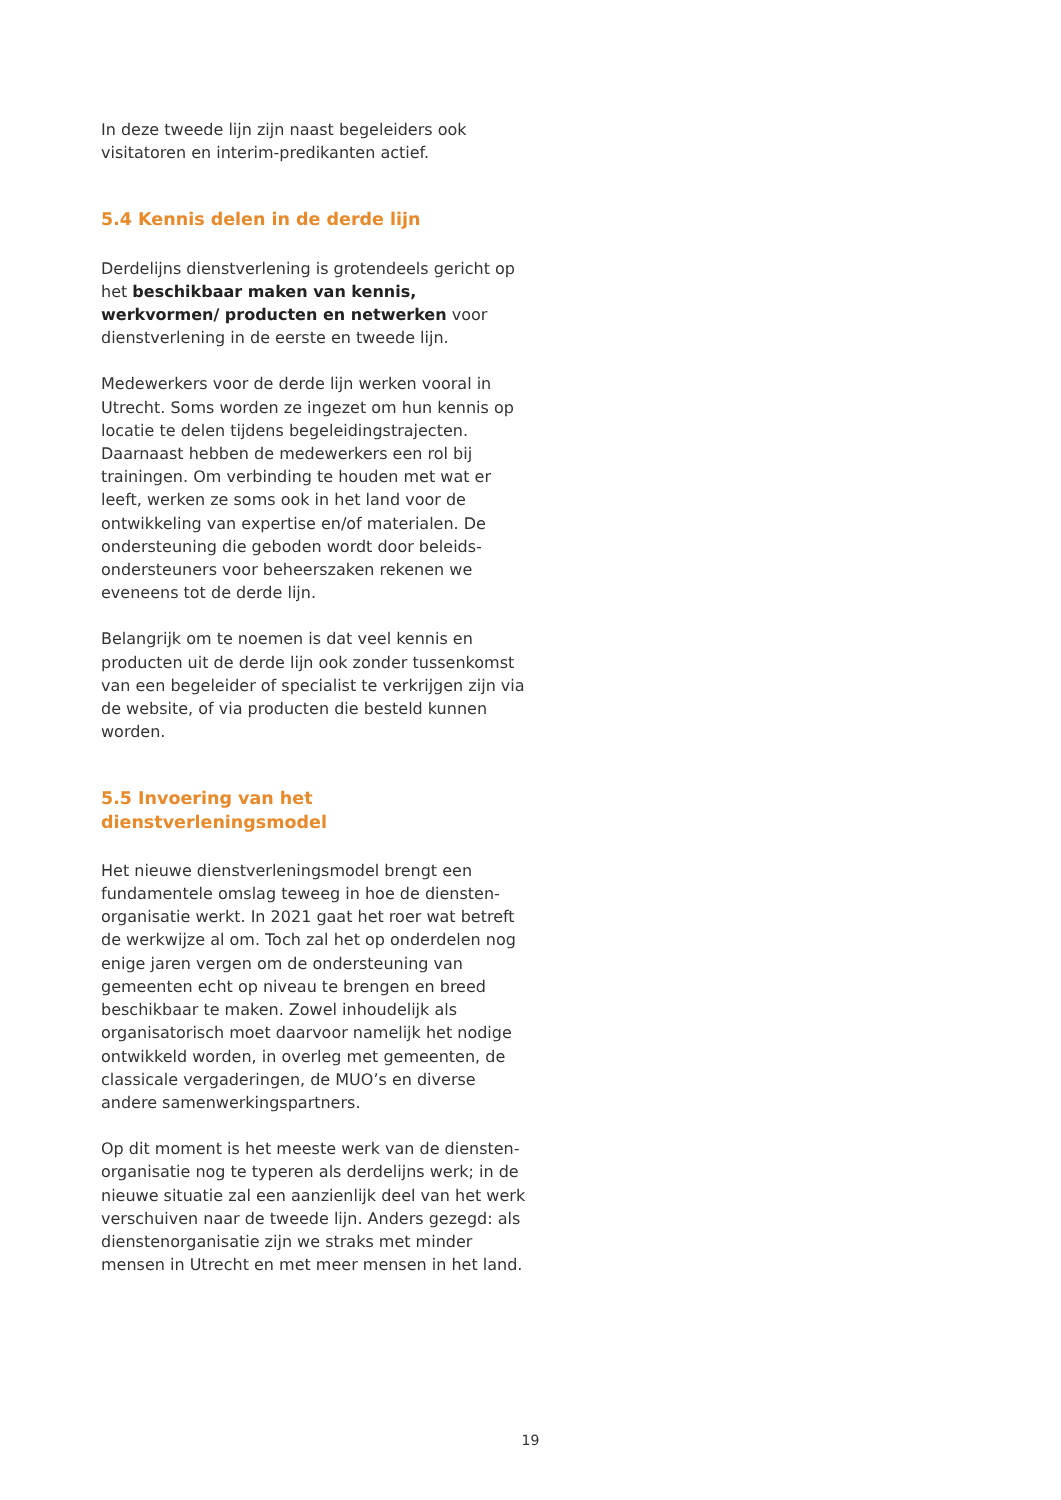In deze tweede lijn zijn naast begeleiders ook visitatoren en interim-predikanten actief.
5.4 Kennis delen in de derde lijn
Derdelijns dienstverlening is grotendeels gericht op het beschikbaar maken van kennis, werkvormen/ producten en netwerken voor dienstverlening in de eerste en tweede lijn.
Medewerkers voor de derde lijn werken vooral in Utrecht. Soms worden ze ingezet om hun kennis op locatie te delen tijdens begeleidingstrajecten. Daarnaast hebben de medewerkers een rol bij trainingen. Om verbinding te houden met wat er leeft, werken ze soms ook in het land voor de ontwikkeling van expertise en/of materialen. De ondersteuning die geboden wordt door beleids-ondersteuners voor beheerszaken rekenen we eveneens tot de derde lijn.
Belangrijk om te noemen is dat veel kennis en producten uit de derde lijn ook zonder tussenkomst van een begeleider of specialist te verkrijgen zijn via de website, of via producten die besteld kunnen worden.
5.5 Invoering van het dienstverleningsmodel
Het nieuwe dienstverleningsmodel brengt een fundamentele omslag teweeg in hoe de diensten-organisatie werkt. In 2021 gaat het roer wat betreft de werkwijze al om. Toch zal het op onderdelen nog enige jaren vergen om de ondersteuning van gemeenten echt op niveau te brengen en breed beschikbaar te maken. Zowel inhoudelijk als organisatorisch moet daarvoor namelijk het nodige ontwikkeld worden, in overleg met gemeenten, de classicale vergaderingen, de MUO’s en diverse andere samenwerkingspartners.
Op dit moment is het meeste werk van de diensten-organisatie nog te typeren als derdelijns werk; in de nieuwe situatie zal een aanzienlijk deel van het werk verschuiven naar de tweede lijn. Anders gezegd: als dienstenorganisatie zijn we straks met minder mensen in Utrecht en met meer mensen in het land.
19